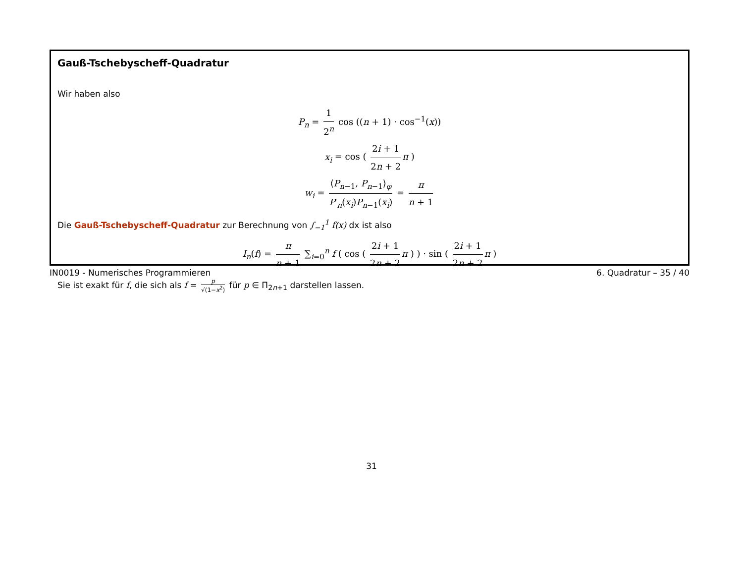Gauß-Tschebyscheff-Quadratur
Wir haben also
P<sub>n</sub> = 1 2<sup>n</sup> cos ((n + 1) · cos<sup>−1</sup>(x))
x<sub>i</sub> = cos ( 2i + 1 2n + 2 π )
w<sub>i</sub> = ⟨P<sub>n−1</sub>, P<sub>n−1</sub>⟩<sub>φ</sub> P′<sub>n</sub>(x<sub>i</sub>)P<sub>n−1</sub>(x<sub>i</sub>) = π n + 1
Die Gauß-Tschebyscheff-Quadratur zur Berechnung von ∫<sub>−1</sub><sup>1</sup> f(x) dx ist also
I<sub>n</sub>(f) = π n + 1 ∑<sub>i=0</sub><sup>n</sup> f ( cos ( 2i + 1 2n + 2 π ) ) · sin ( 2i + 1 2n + 2 π )
Sie ist exakt für f, die sich als f = p √(1−x<sup>2</sup>) für p ∈ Π<sub>2n+1</sub> darstellen lassen.
IN0019 - Numerisches Programmieren 6. Quadratur – 35 / 40
31